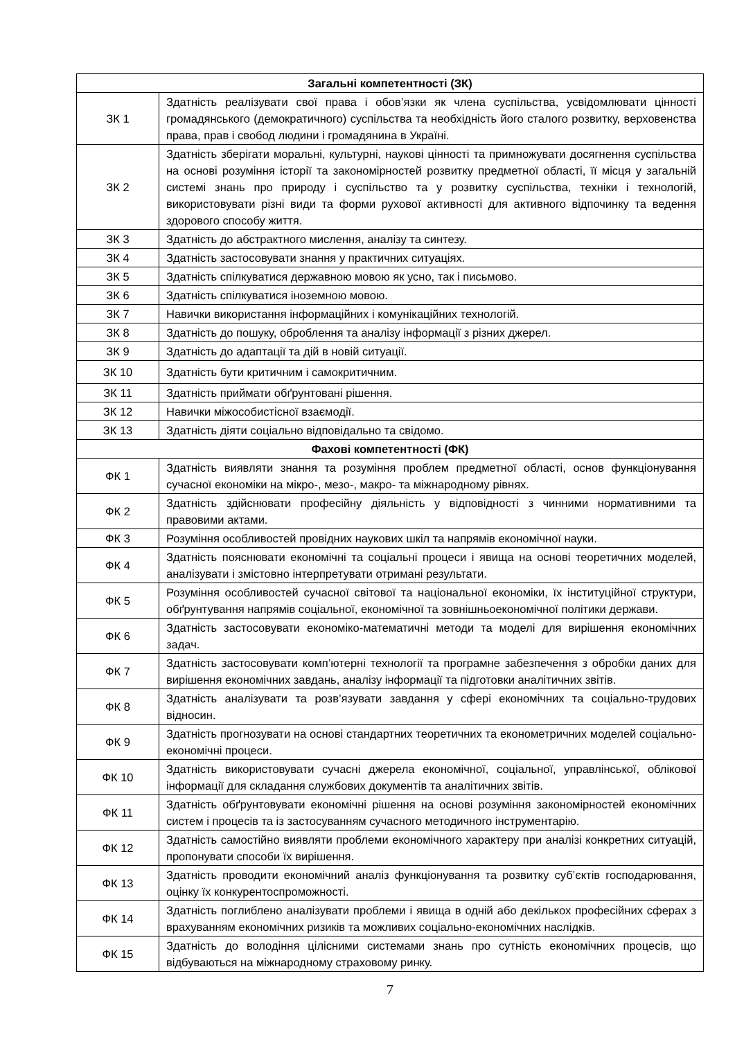| Загальні компетентності (ЗК) | |
| --- | --- |
| ЗК 1 | Здатність реалізувати свої права і обов’язки як члена суспільства, усвідомлювати цінності громадянського (демократичного) суспільства та необхідність його сталого розвитку, верховенства права, прав і свобод людини і громадянина в Україні. |
| ЗК 2 | Здатність зберігати моральні, культурні, наукові цінності та примножувати досягнення суспільства на основі розуміння історії та закономірностей розвитку предметної області, її місця у загальній системі знань про природу і суспільство та у розвитку суспільства, техніки і технологій, використовувати різні види та форми рухової активності для активного відпочинку та ведення здорового способу життя. |
| ЗК 3 | Здатність до абстрактного мислення, аналізу та синтезу. |
| ЗК 4 | Здатність застосовувати знання у практичних ситуаціях. |
| ЗК 5 | Здатність спілкуватися державною мовою як усно, так і письмово. |
| ЗК 6 | Здатність спілкуватися іноземною мовою. |
| ЗК 7 | Навички використання інформаційних і комунікаційних технологій. |
| ЗК 8 | Здатність до пошуку, оброблення та аналізу інформації з різних джерел. |
| ЗК 9 | Здатність до адаптації та дій в новій ситуації. |
| ЗК 10 | Здатність бути критичним і самокритичним. |
| ЗК 11 | Здатність приймати обґрунтовані рішення. |
| ЗК 12 | Навички міжособистісної взаємодії. |
| ЗК 13 | Здатність діяти соціально відповідально та свідомо. |
| Фахові компетентності (ФК) | |
| ФК 1 | Здатність виявляти знання та розуміння проблем предметної області, основ функціонування сучасної економіки на мікро-, мезо-, макро- та міжнародному рівнях. |
| ФК 2 | Здатність здійснювати професійну діяльність у відповідності з чинними нормативними та правовими актами. |
| ФК 3 | Розуміння особливостей провідних наукових шкіл та напрямів економічної науки. |
| ФК 4 | Здатність пояснювати економічні та соціальні процеси і явища на основі теоретичних моделей, аналізувати і змістовно інтерпретувати отримані результати. |
| ФК 5 | Розуміння особливостей сучасної світової та національної економіки, їх інституційної структури, обґрунтування напрямів соціальної, економічної та зовнішньоекономічної політики держави. |
| ФК 6 | Здатність застосовувати економіко-математичні методи та моделі для вирішення економічних задач. |
| ФК 7 | Здатність застосовувати комп’ютерні технології та програмне забезпечення з обробки даних для вирішення економічних завдань, аналізу інформації та підготовки аналітичних звітів. |
| ФК 8 | Здатність аналізувати та розв’язувати завдання у сфері економічних та соціально-трудових відносин. |
| ФК 9 | Здатність прогнозувати на основі стандартних теоретичних та економетричних моделей соціально-економічні процеси. |
| ФК 10 | Здатність використовувати сучасні джерела економічної, соціальної, управлінської, облікової інформації для складання службових документів та аналітичних звітів. |
| ФК 11 | Здатність обґрунтовувати економічні рішення на основі розуміння закономірностей економічних систем і процесів та із застосуванням сучасного методичного інструментарію. |
| ФК 12 | Здатність самостійно виявляти проблеми економічного характеру при аналізі конкретних ситуацій, пропонувати способи їх вирішення. |
| ФК 13 | Здатність проводити економічний аналіз функціонування та розвитку суб’єктів господарювання, оцінку їх конкурентоспроможності. |
| ФК 14 | Здатність поглиблено аналізувати проблеми і явища в одній або декількох професійних сферах з врахуванням економічних ризиків та можливих соціально-економічних наслідків. |
| ФК 15 | Здатність до володіння цілісними системами знань про сутність економічних процесів, що відбуваються на міжнародному страховому ринку. |
7